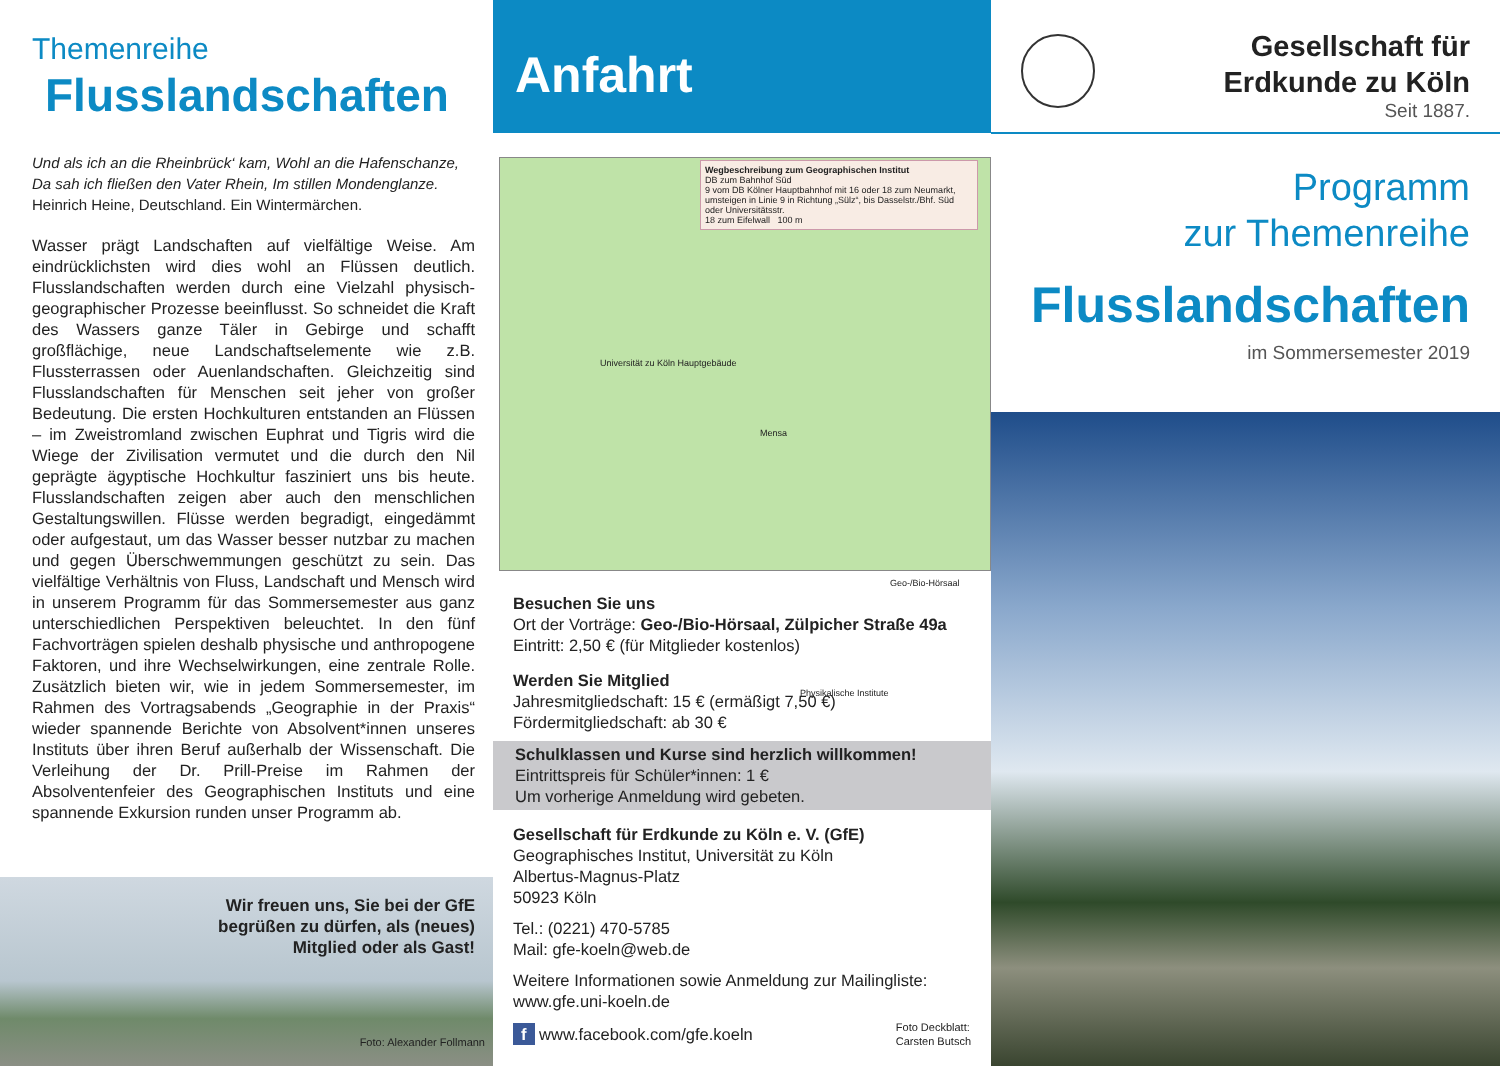Themenreihe
Flusslandschaften
Und als ich an die Rheinbrück‘ kam, Wohl an die Hafenschanze,
Da sah ich fließen den Vater Rhein, Im stillen Mondenglanze.
Heinrich Heine, Deutschland. Ein Wintermärchen.
Wasser prägt Landschaften auf vielfältige Weise. Am eindrücklichsten wird dies wohl an Flüssen deutlich. Flusslandschaften werden durch eine Vielzahl physisch-geographischer Prozesse beeinflusst. So schneidet die Kraft des Wassers ganze Täler in Gebirge und schafft großflächige, neue Landschaftselemente wie z.B. Flussterrassen oder Auenlandschaften. Gleichzeitig sind Flusslandschaften für Menschen seit jeher von großer Bedeutung. Die ersten Hochkulturen entstanden an Flüssen – im Zweistromland zwischen Euphrat und Tigris wird die Wiege der Zivilisation vermutet und die durch den Nil geprägte ägyptische Hochkultur fasziniert uns bis heute. Flusslandschaften zeigen aber auch den menschlichen Gestaltungswillen. Flüsse werden begradigt, eingedämmt oder aufgestaut, um das Wasser besser nutzbar zu machen und gegen Überschwemmungen geschützt zu sein. Das vielfältige Verhältnis von Fluss, Landschaft und Mensch wird in unserem Programm für das Sommersemester aus ganz unterschiedlichen Perspektiven beleuchtet. In den fünf Fachvorträgen spielen deshalb physische und anthropogene Faktoren, und ihre Wechselwirkungen, eine zentrale Rolle. Zusätzlich bieten wir, wie in jedem Sommersemester, im Rahmen des Vortragsabends „Geographie in der Praxis“ wieder spannende Berichte von Absolvent*innen unseres Instituts über ihren Beruf außerhalb der Wissenschaft. Die Verleihung der Dr. Prill-Preise im Rahmen der Absolventenfeier des Geographischen Instituts und eine spannende Exkursion runden unser Programm ab.
Wir freuen uns, Sie bei der GfE
begrüßen zu dürfen, als (neues)
Mitglied oder als Gast!
Foto: Alexander Follmann
Anfahrt
Wegbeschreibung zum Geographischen Institut
DB zum Bahnhof Süd
9 vom DB Kölner Hauptbahnhof mit 16 oder 18 zum Neumarkt, umsteigen in Linie 9 in Richtung „Sülz“, bis Dasselstr./Bhf. Süd oder Universitätsstr.
18 zum Eifelwall 100 m
Universität zu Köln Hauptgebäude
Mensa
Geo-/Bio-Hörsaal
Physikalische Institute
Besuchen Sie uns
Ort der Vorträge: Geo-/Bio-Hörsaal, Zülpicher Straße 49a
Eintritt: 2,50 € (für Mitglieder kostenlos)
Werden Sie Mitglied
Jahresmitgliedschaft: 15 € (ermäßigt 7,50 €)
Fördermitgliedschaft: ab 30 €
Schulklassen und Kurse sind herzlich willkommen!
Eintrittspreis für Schüler*innen: 1 €
Um vorherige Anmeldung wird gebeten.
Gesellschaft für Erdkunde zu Köln e. V. (GfE)
Geographisches Institut, Universität zu Köln
Albertus-Magnus-Platz
50923 Köln
Tel.: (0221) 470-5785
Mail: gfe-koeln@web.de
Weitere Informationen sowie Anmeldung zur Mailingliste:
www.gfe.uni-koeln.de
f www.facebook.com/gfe.koeln Foto Deckblatt:
Carsten Butsch
Gesellschaft für
Erdkunde zu Köln
Seit 1887.
Programm
zur Themenreihe
Flusslandschaften
im Sommersemester 2019